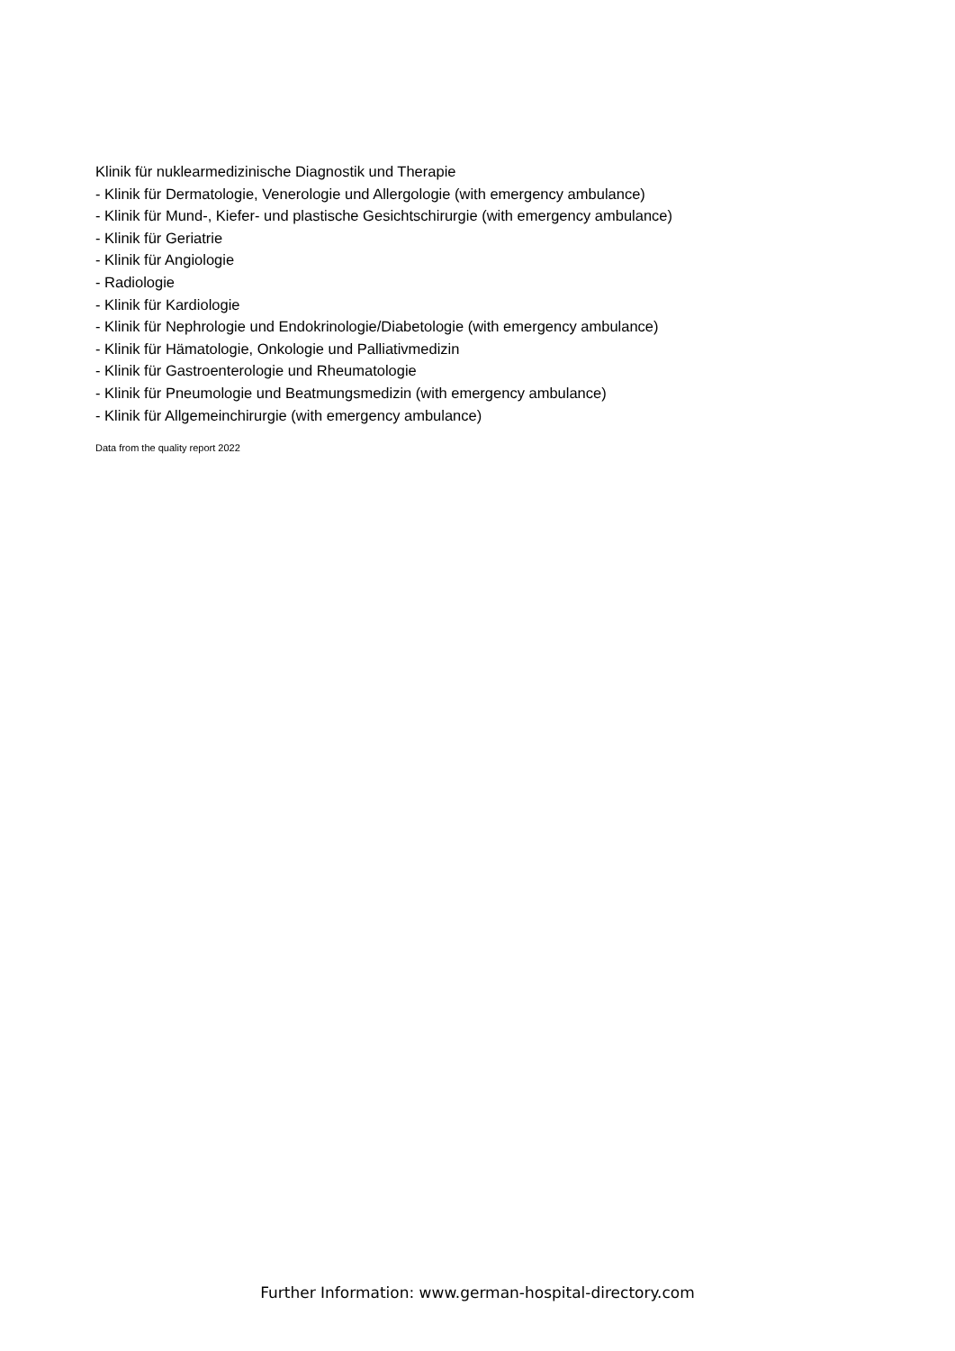Klinik für nuklearmedizinische Diagnostik und Therapie
- Klinik für Dermatologie, Venerologie und Allergologie (with emergency ambulance)
- Klinik für Mund-, Kiefer- und plastische Gesichtschirurgie (with emergency ambulance)
- Klinik für Geriatrie
- Klinik für Angiologie
- Radiologie
- Klinik für Kardiologie
- Klinik für Nephrologie und Endokrinologie/Diabetologie (with emergency ambulance)
- Klinik für Hämatologie, Onkologie und Palliativmedizin
- Klinik für Gastroenterologie und Rheumatologie
- Klinik für Pneumologie und Beatmungsmedizin (with emergency ambulance)
- Klinik für Allgemeinchirurgie (with emergency ambulance)
Data from the quality report 2022
Further Information: www.german-hospital-directory.com